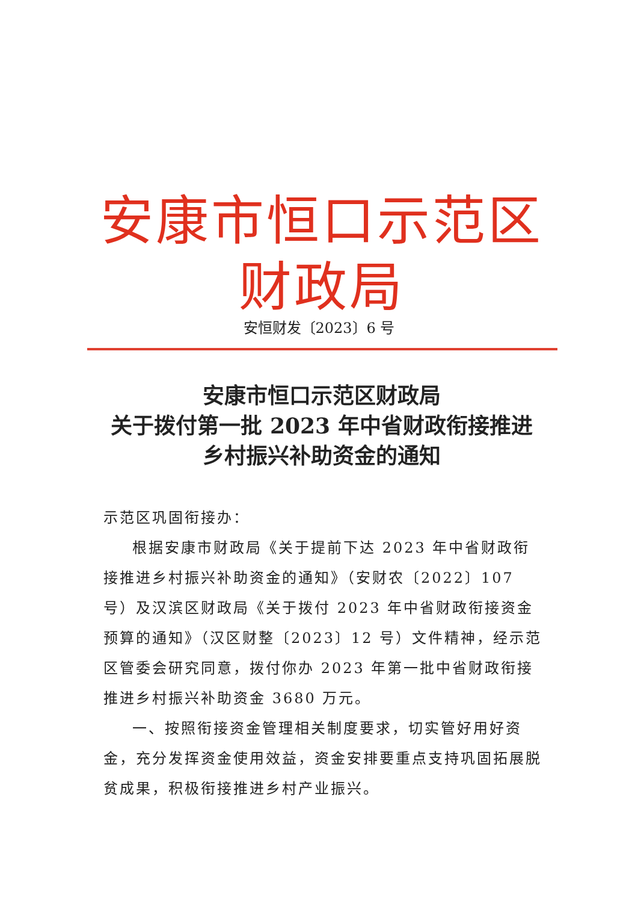安康市恒口示范区财政局
安恒财发〔2023〕6 号
安康市恒口示范区财政局
关于拨付第一批 2023 年中省财政衔接推进
乡村振兴补助资金的通知
示范区巩固衔接办：
根据安康市财政局《关于提前下达 2023 年中省财政衔接推进乡村振兴补助资金的通知》（安财农〔2022〕107 号）及汉滨区财政局《关于拨付 2023 年中省财政衔接资金预算的通知》（汉区财整〔2023〕12 号）文件精神，经示范区管委会研究同意，拨付你办 2023 年第一批中省财政衔接推进乡村振兴补助资金 3680 万元。
一、按照衔接资金管理相关制度要求，切实管好用好资金，充分发挥资金使用效益，资金安排要重点支持巩固拓展脱贫成果，积极衔接推进乡村产业振兴。